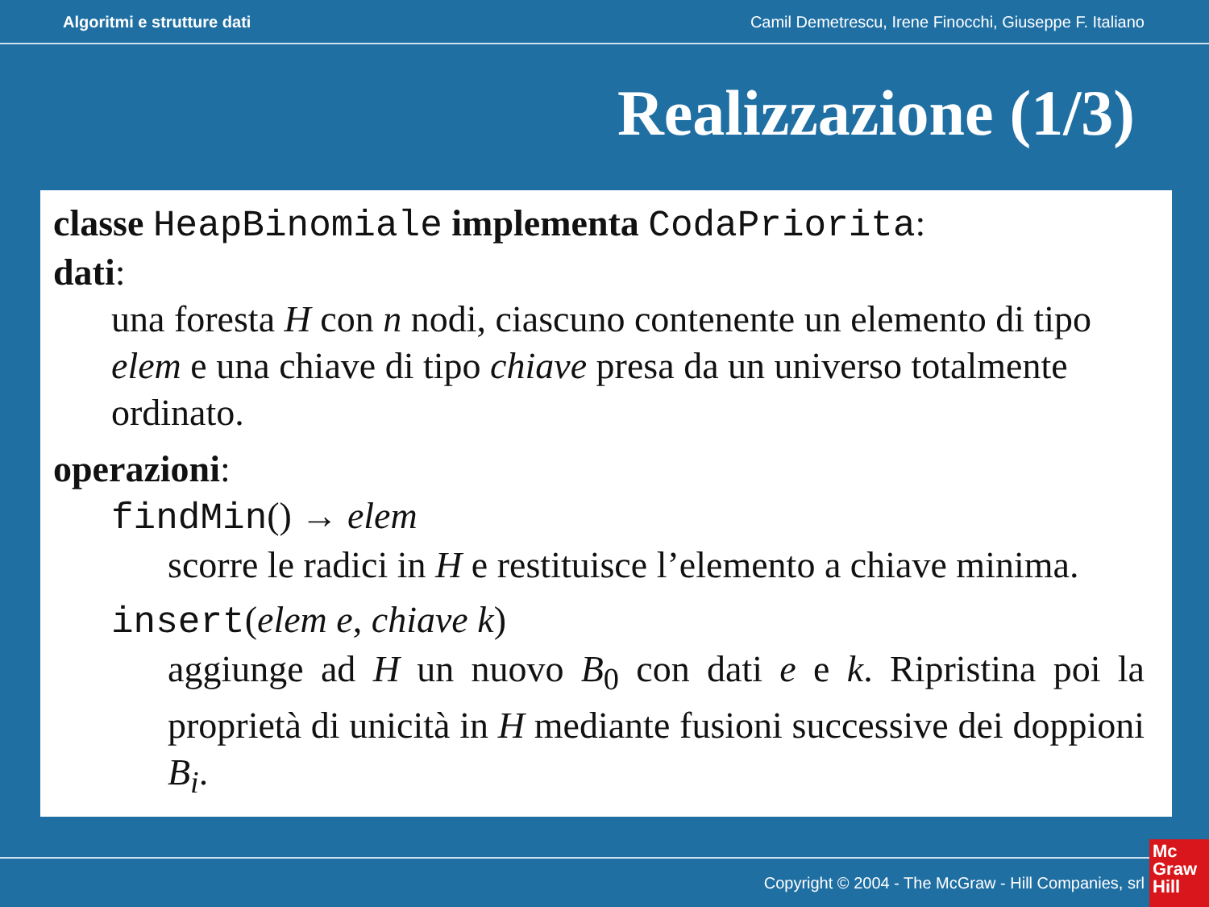Algoritmi e strutture dati Camil Demetrescu, Irene Finocchi, Giuseppe F. Italiano
Realizzazione (1/3)
classe HeapBinomiale implementa CodaPriorita:
dati:
una foresta H con n nodi, ciascuno contenente un elemento di tipo elem e una chiave di tipo chiave presa da un universo totalmente ordinato.
operazioni:
findMin() → elem
scorre le radici in H e restituisce l’elemento a chiave minima.
insert(elem e, chiave k)
aggiunge ad H un nuovo B<sub>0</sub> con dati e e k. Ripristina poi la proprietà di unicità in H mediante fusioni successive dei doppioni B<sub>i</sub>.
Copyright © 2004 - The McGraw - Hill Companies, srl
Mc
Graw
Hill